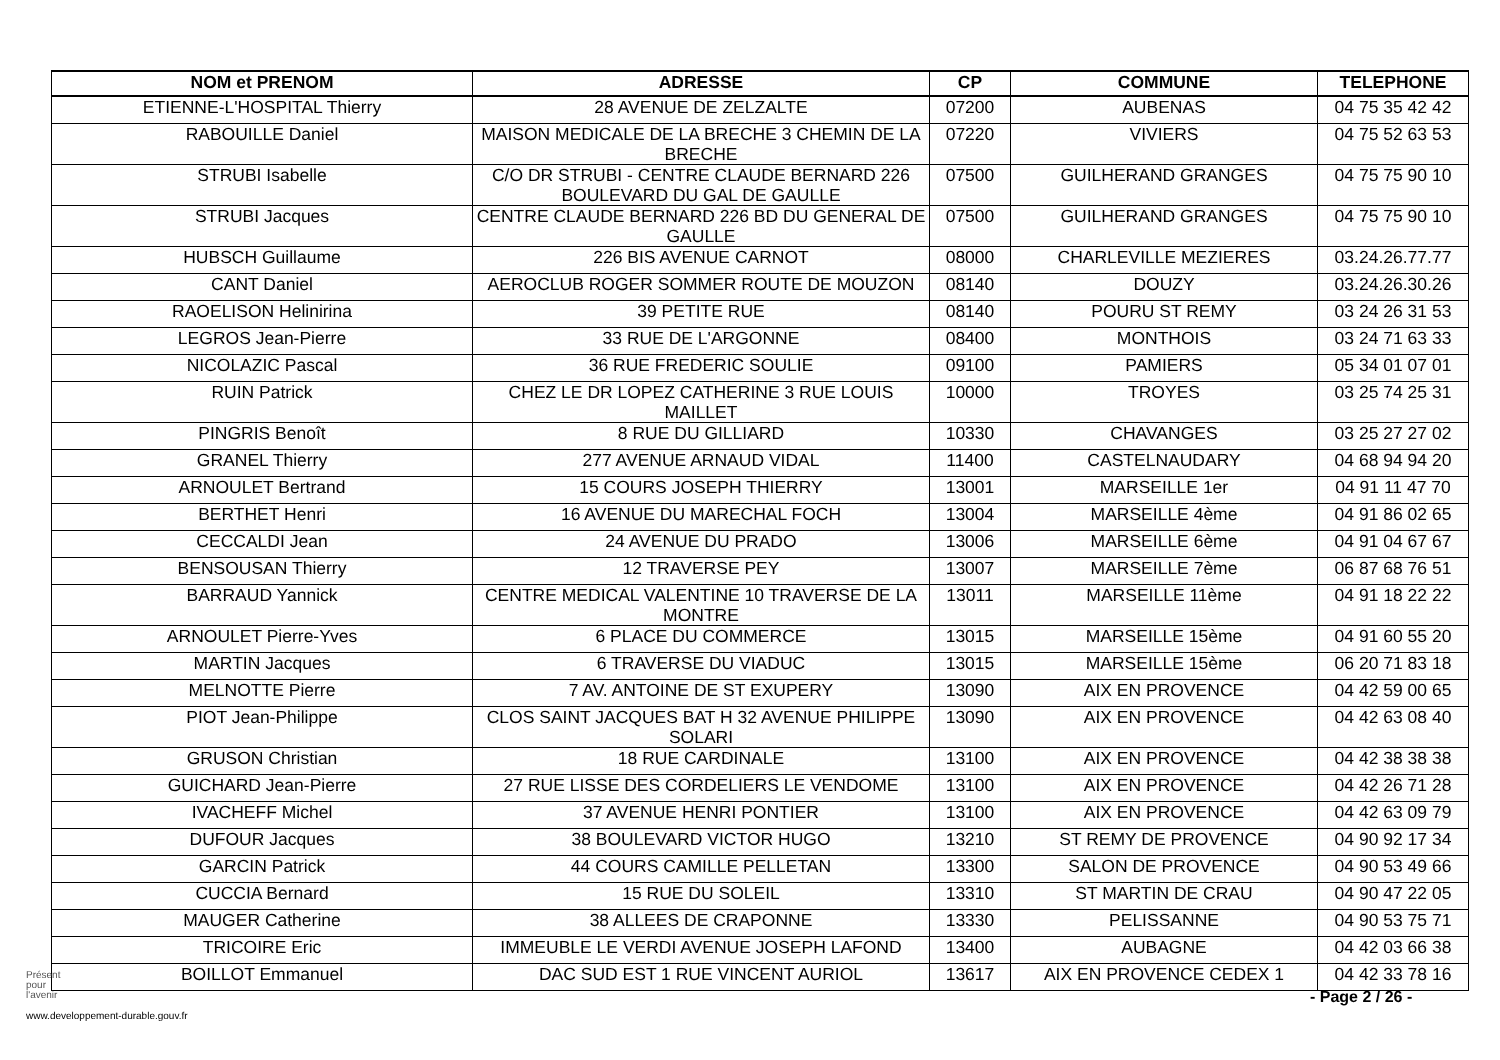| NOM et PRENOM | ADRESSE | CP | COMMUNE | TELEPHONE |
| --- | --- | --- | --- | --- |
| ETIENNE-L'HOSPITAL Thierry | 28 AVENUE DE ZELZALTE | 07200 | AUBENAS | 04 75 35 42 42 |
| RABOUILLE Daniel | MAISON MEDICALE DE LA BRECHE 3 CHEMIN DE LA BRECHE | 07220 | VIVIERS | 04 75 52 63 53 |
| STRUBI Isabelle | C/O DR STRUBI - CENTRE CLAUDE BERNARD 226 BOULEVARD DU GAL DE GAULLE | 07500 | GUILHERAND GRANGES | 04 75 75 90 10 |
| STRUBI Jacques | CENTRE CLAUDE BERNARD 226 BD DU GENERAL DE GAULLE | 07500 | GUILHERAND GRANGES | 04 75 75 90 10 |
| HUBSCH Guillaume | 226 BIS AVENUE CARNOT | 08000 | CHARLEVILLE MEZIERES | 03.24.26.77.77 |
| CANT Daniel | AEROCLUB ROGER SOMMER ROUTE DE MOUZON | 08140 | DOUZY | 03.24.26.30.26 |
| RAOELISON Helinirina | 39 PETITE RUE | 08140 | POURU ST REMY | 03 24 26 31 53 |
| LEGROS Jean-Pierre | 33 RUE DE L'ARGONNE | 08400 | MONTHOIS | 03 24 71 63 33 |
| NICOLAZIC Pascal | 36 RUE FREDERIC SOULIE | 09100 | PAMIERS | 05 34 01 07 01 |
| RUIN Patrick | CHEZ LE DR LOPEZ CATHERINE 3 RUE LOUIS MAILLET | 10000 | TROYES | 03 25 74 25 31 |
| PINGRIS Benoît | 8 RUE DU GILLIARD | 10330 | CHAVANGES | 03 25 27 27 02 |
| GRANEL Thierry | 277 AVENUE ARNAUD VIDAL | 11400 | CASTELNAUDARY | 04 68 94 94 20 |
| ARNOULET Bertrand | 15 COURS JOSEPH THIERRY | 13001 | MARSEILLE 1er | 04 91 11 47 70 |
| BERTHET Henri | 16 AVENUE DU MARECHAL FOCH | 13004 | MARSEILLE 4ème | 04 91 86 02 65 |
| CECCALDI Jean | 24 AVENUE DU PRADO | 13006 | MARSEILLE 6ème | 04 91 04 67 67 |
| BENSOUSAN Thierry | 12 TRAVERSE PEY | 13007 | MARSEILLE 7ème | 06 87 68 76 51 |
| BARRAUD Yannick | CENTRE MEDICAL VALENTINE 10 TRAVERSE DE LA MONTRE | 13011 | MARSEILLE 11ème | 04 91 18 22 22 |
| ARNOULET Pierre-Yves | 6 PLACE DU COMMERCE | 13015 | MARSEILLE 15ème | 04 91 60 55 20 |
| MARTIN Jacques | 6 TRAVERSE DU VIADUC | 13015 | MARSEILLE 15ème | 06 20 71 83 18 |
| MELNOTTE Pierre | 7 AV. ANTOINE DE ST EXUPERY | 13090 | AIX EN PROVENCE | 04 42 59 00 65 |
| PIOT Jean-Philippe | CLOS SAINT JACQUES BAT H 32 AVENUE PHILIPPE SOLARI | 13090 | AIX EN PROVENCE | 04 42 63 08 40 |
| GRUSON Christian | 18 RUE CARDINALE | 13100 | AIX EN PROVENCE | 04 42 38 38 38 |
| GUICHARD Jean-Pierre | 27 RUE LISSE DES CORDELIERS LE VENDOME | 13100 | AIX EN PROVENCE | 04 42 26 71 28 |
| IVACHEFF Michel | 37 AVENUE HENRI PONTIER | 13100 | AIX EN PROVENCE | 04 42 63 09 79 |
| DUFOUR Jacques | 38 BOULEVARD VICTOR HUGO | 13210 | ST REMY DE PROVENCE | 04 90 92 17 34 |
| GARCIN Patrick | 44 COURS CAMILLE PELLETAN | 13300 | SALON DE PROVENCE | 04 90 53 49 66 |
| CUCCIA Bernard | 15 RUE DU SOLEIL | 13310 | ST MARTIN DE CRAU | 04 90 47 22 05 |
| MAUGER Catherine | 38 ALLEES DE CRAPONNE | 13330 | PELISSANNE | 04 90 53 75 71 |
| TRICOIRE Eric | IMMEUBLE LE VERDI AVENUE JOSEPH LAFOND | 13400 | AUBAGNE | 04 42 03 66 38 |
| BOILLOT Emmanuel | DAC SUD EST 1 RUE VINCENT AURIOL | 13617 | AIX EN PROVENCE CEDEX 1 | 04 42 33 78 16 |
Présent
pour
l'avenir
- Page 2 / 26 -
www.developpement-durable.gouv.fr